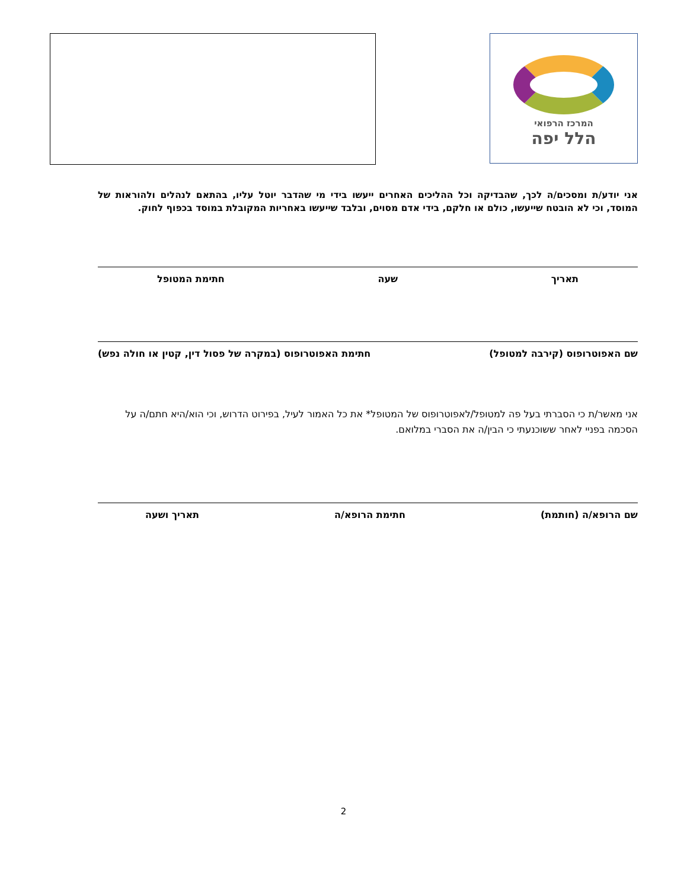המרכז הרפואי
הלל יפה
אני יודע/ת ומסכים/ה לכך, שהבדיקה וכל ההליכים האחרים ייעשו בידי מי שהדבר יוטל עליו, בהתאם לנהלים ולהוראות של המוסד, וכי לא הובטח שייעשו, כולם או חלקם, בידי אדם מסוים, ובלבד שייעשו באחריות המקובלת במוסד בכפוף לחוק.
תאריך שעה חתימת המטופל
שם האפוטרופוס (קירבה למטופל) חתימת האפוטרופוס (במקרה של פסול דין, קטין או חולה נפש)
אני מאשר/ת כי הסברתי בעל פה למטופל/לאפוטרופוס של המטופל* את כל האמור לעיל, בפירוט הדרוש, וכי הוא/היא חתם/ה על הסכמה בפניי לאחר ששוכנעתי כי הבין/ה את הסברי במלואם.
שם הרופא/ה (חותמת) חתימת הרופא/ה תאריך ושעה
2